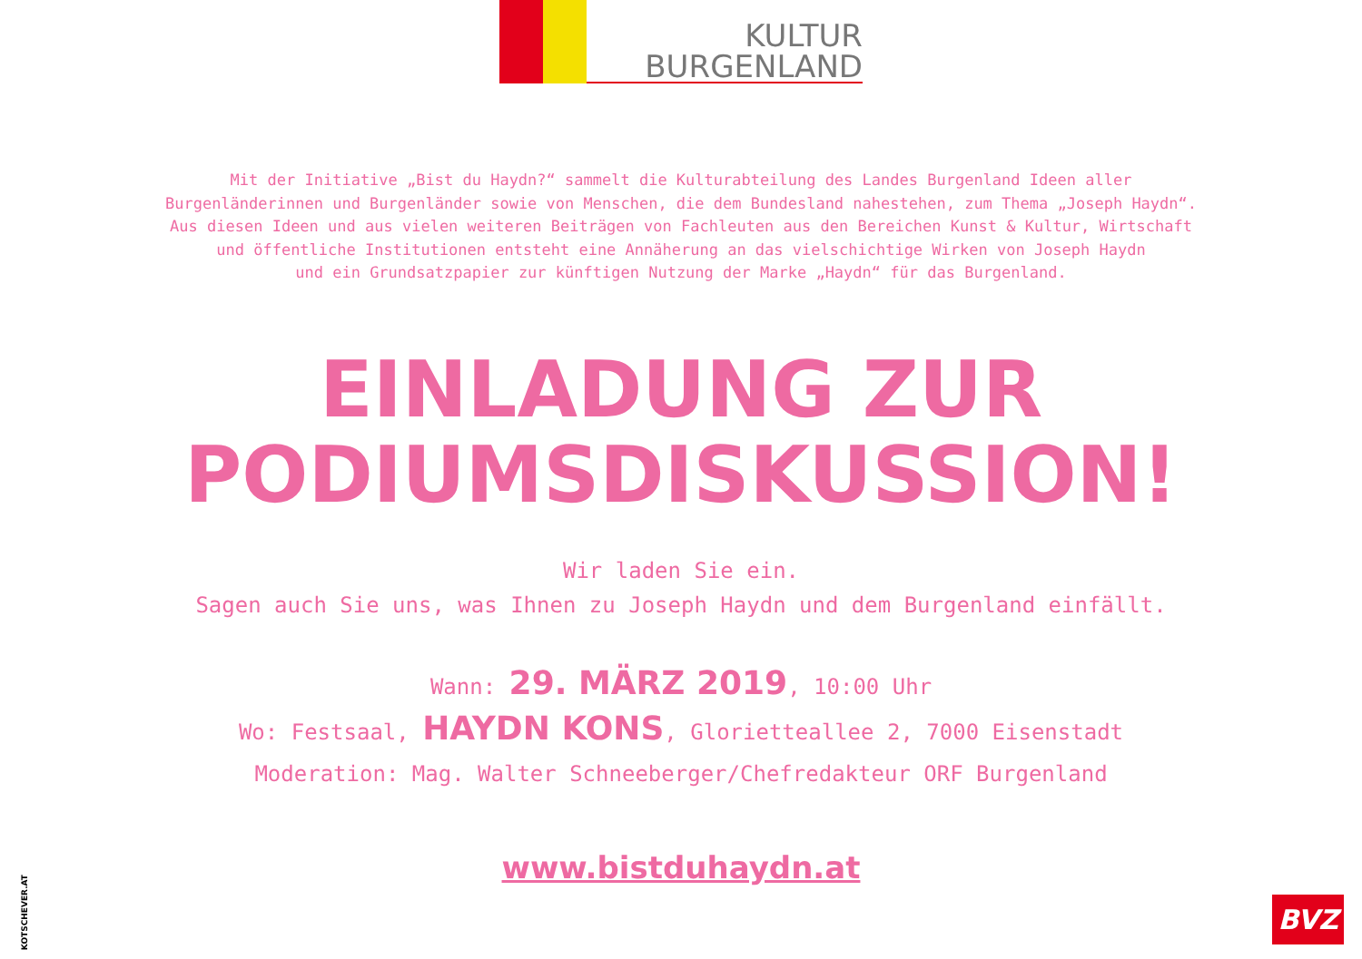KULTUR
BURGENLAND
Mit der Initiative „Bist du Haydn?“ sammelt die Kulturabteilung des Landes Burgenland Ideen aller
Burgenländerinnen und Burgenländer sowie von Menschen, die dem Bundesland nahestehen, zum Thema „Joseph Haydn“.
Aus diesen Ideen und aus vielen weiteren Beiträgen von Fachleuten aus den Bereichen Kunst & Kultur, Wirtschaft
und öffentliche Institutionen entsteht eine Annäherung an das vielschichtige Wirken von Joseph Haydn
und ein Grundsatzpapier zur künftigen Nutzung der Marke „Haydn“ für das Burgenland.
EINLADUNG ZUR
PODIUMSDISKUSSION!
Wir laden Sie ein.
Sagen auch Sie uns, was Ihnen zu Joseph Haydn und dem Burgenland einfällt.
Wann: 29. MÄRZ 2019, 10:00 Uhr
Wo: Festsaal, HAYDN KONS, Glorietteallee 2, 7000 Eisenstadt
Moderation: Mag. Walter Schneeberger/Chefredakteur ORF Burgenland
www.bistduhaydn.at
KOTSCHEVER.AT
BVZ